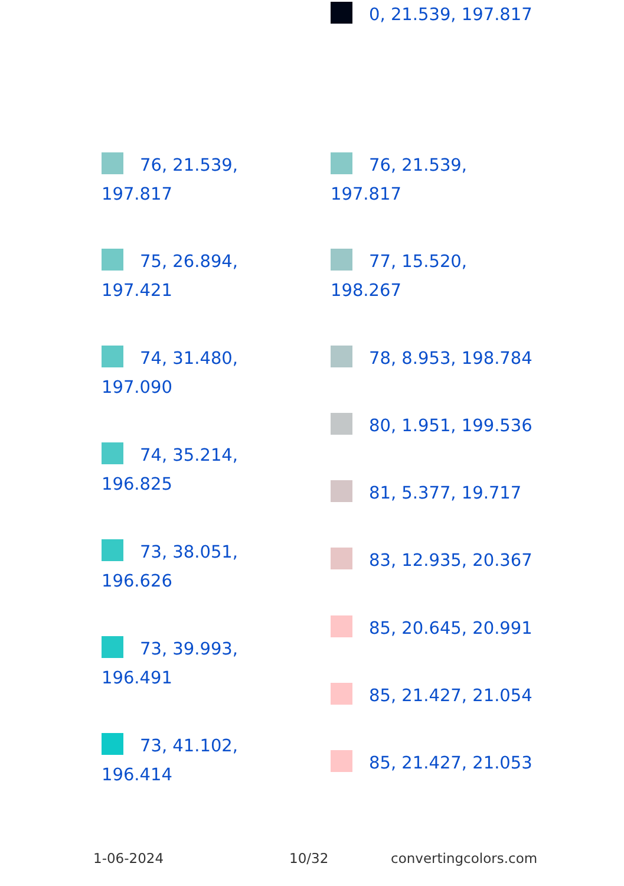0, 21.539, 197.817
76, 21.539, 197.817
76, 21.539, 197.817
75, 26.894, 197.421
77, 15.520, 198.267
74, 31.480, 197.090
78, 8.953, 198.784
80, 1.951, 199.536
74, 35.214, 196.825
81, 5.377, 19.717
73, 38.051, 196.626
83, 12.935, 20.367
85, 20.645, 20.991
73, 39.993, 196.491
85, 21.427, 21.054
73, 41.102, 196.414
85, 21.427, 21.053
1-06-2024 10/32 convertingcolors.com